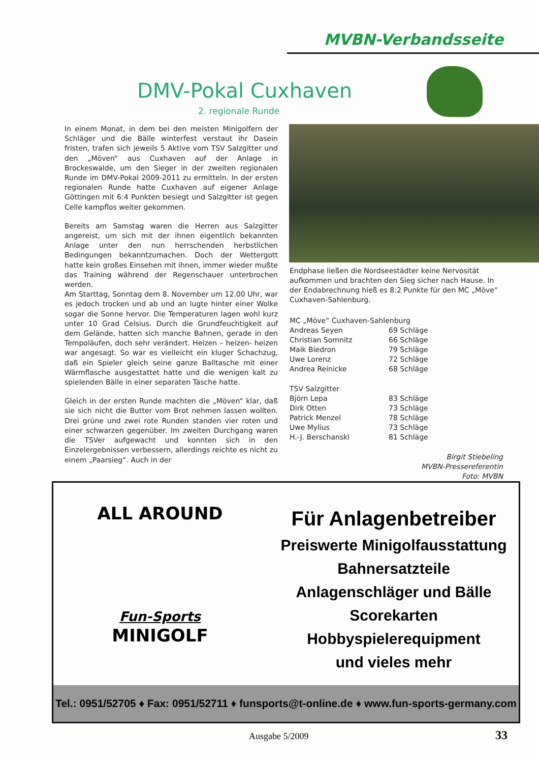MVBN-Verbandsseite
DMV-Pokal Cuxhaven
2. regionale Runde
In einem Monat, in dem bei den meisten Minigolfern der Schläger und die Bälle winterfest verstaut ihr Dasein fristen, trafen sich jeweils 5 Aktive vom TSV Salzgitter und den „Möven“ aus Cuxhaven auf der Anlage in Brockeswalde, um den Sieger in der zweiten regionalen Runde im DMV-Pokal 2009-2011 zu ermitteln. In der ersten regionalen Runde hatte Cuxhaven auf eigener Anlage Göttingen mit 6:4 Punkten besiegt und Salzgitter ist gegen Celle kampflos weiter gekommen.
Bereits am Samstag waren die Herren aus Salzgitter angereist, um sich mit der ihnen eigentlich bekannten Anlage unter den nun herrschenden herbstlichen Bedingungen bekanntzumachen. Doch der Wettergott hatte kein großes Einsehen mit ihnen, immer wieder mußte das Training während der Regenschauer unterbrochen werden.
Am Starttag, Sonntag dem 8. November um 12.00 Uhr, war es jedoch trocken und ab und an lugte hinter einer Wolke sogar die Sonne hervor. Die Temperaturen lagen wohl kurz unter 10 Grad Celsius. Durch die Grundfeuchtigkeit auf dem Gelände, hatten sich manche Bahnen, gerade in den Tempoläufen, doch sehr verändert. Heizen – heizen- heizen war angesagt. So war es vielleicht ein kluger Schachzug, daß ein Spieler gleich seine ganze Balltasche mit einer Wärmflasche ausgestattet hatte und die wenigen kalt zu spielenden Bälle in einer separaten Tasche hatte.
Gleich in der ersten Runde machten die „Möven“ klar, daß sie sich nicht die Butter vom Brot nehmen lassen wollten. Drei grüne und zwei rote Runden standen vier roten und einer schwarzen gegenüber. Im zweiten Durchgang waren die TSVer aufgewacht und konnten sich in den Einzelergebnissen verbessern, allerdings reichte es nicht zu einem „Paarsieg“. Auch in der
Endphase ließen die Nordseestädter keine Nervosität aufkommen und brachten den Sieg sicher nach Hause. In der Endabrechnung hieß es 8:2 Punkte für den MC „Möve“ Cuxhaven-Sahlenburg.
| MC „Möve“ Cuxhaven-Sahlenburg | |
| Andreas Seyen | 69 Schläge |
| Christian Somnitz | 66 Schläge |
| Maik Biedron | 79 Schläge |
| Uwe Lorenz | 72 Schläge |
| Andrea Reinicke | 68 Schläge |
| TSV Salzgitter | |
| Björn Lepa | 83 Schläge |
| Dirk Otten | 73 Schläge |
| Patrick Menzel | 78 Schläge |
| Uwe Mylius | 73 Schläge |
| H.-J. Berschanski | 81 Schläge |
Birgit Stiebeling
MVBN-Pressereferentin
Foto: MVBN
ALL AROUND
Fun-Sports
MINIGOLF
Für Anlagenbetreiber
Preiswerte Minigolfausstattung
Bahnersatzteile
Anlagenschläger und Bälle
Scorekarten
Hobbyspielerequipment
und vieles mehr
Tel.: 0951/52705 ♦ Fax: 0951/52711 ♦ funsports@t-online.de ♦ www.fun-sports-germany.com
Ausgabe 5/2009 33